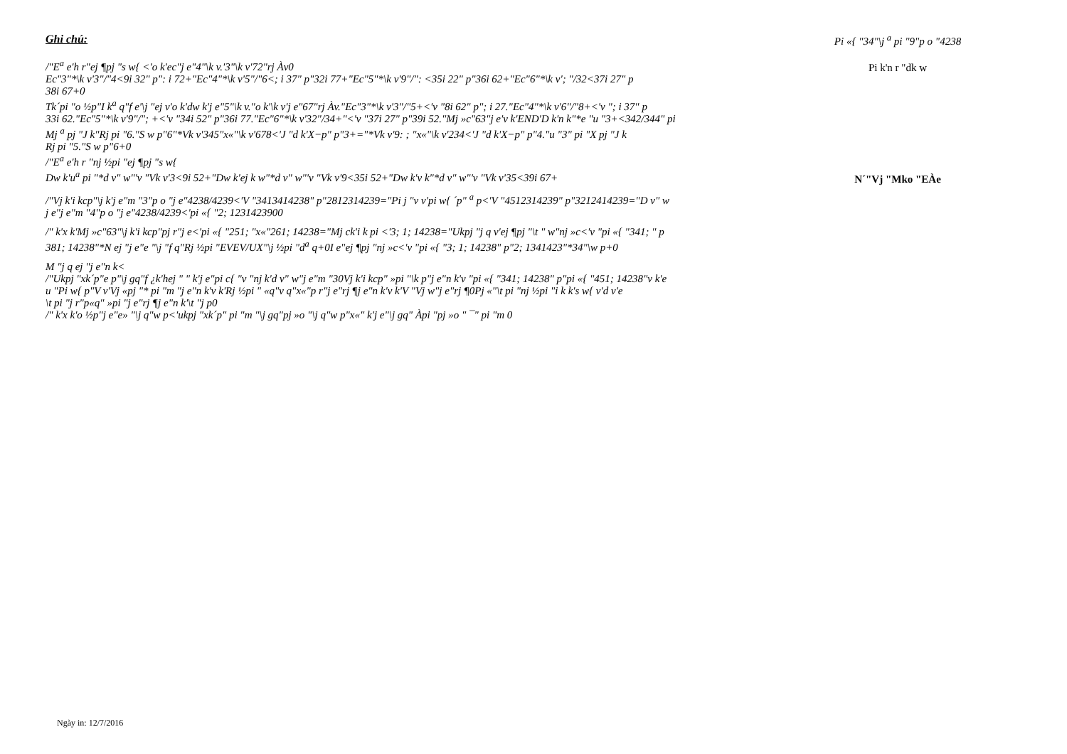Ghi chú:
/"E<sup>a</sup> e'h r"ej ¶pj "s w{ <'o k'ec"j e"4"\k v.'3"\k v'72"rj Àv0
Ec"3"*\k v'3"/"4<9i 32" p": i 72+"Ec"4"*\k v'5"/"6<; i 37" p"32i 77+"Ec"5"*\k v'9"/": <35i 22" p"36i 62+"Ec"6"*\k v'; "/32<37i 27" p
38i 67+0
Tk´pi "o ½p"I k<sup>a</sup> q"f e'\j "ej v'o k'dw k'j e"5"\k v."o k'\k v'j e"67"rj Àv."Ec"3"*\k v'3"/"5+<'v "8i 62" p"; i 27."Ec"4"*\k v'6"/"8+<'v "; i 37" p
33i 62."Ec"5"*\k v'9"/"; +<'v "34i 52" p"36i 77."Ec"6"*\k v'32"/34+"<'v "37i 27" p"39i 52."Mj »c"63"j e'v k'END'D k'n k"*e "u "3+<342/344" pi
Mj <sup>a</sup> pj "J k"Rj pi "6."S w p"6"*Vk v'345"x«"\k v'678<'J "d k'X−p" p"3+="*Vk v'9: ; "x«"\k v'234<'J "d k'X−p" p"4."u "3" pi "X pj "J k
Rj pi "5."S w p"6+0
/"E<sup>a</sup> e'h r "nj ½pi "ej ¶pj "s w{
Dw k'u<sup>a</sup> pi "*d v" w"'v "Vk v'3<9i 52+"Dw k'ej k w"*d v" w"'v "Vk v'9<35i 52+"Dw k'v k"*d v" w"'v "Vk v'35<39i 67+
/"Vj k'i kcp"\j k'j e"m "3"p o "j e"4238/4239<'V "3413414238" p"2812314239="Pi j "v v'pi w{ ´p" <sup>a</sup> p<'V "4512314239" p"3212414239="D v" w
j e"j e"m "4"p o "j e"4238/4239<'pi «{ "2; 1231423900
/" k'x k'Mj »c"63"\j k'i kcp"pj r"j e<'pi «{ "251; "x«"261; 14238="Mj ck'i k pi <'3; 1; 14238="Ukpj "j q v'ej ¶pj "\t " w"nj »c<'v "pi «{ "341; " p
381; 14238"*N ej "j e"e "\j "f q"Rj ½pi "EVEV/UX"\j ½pi "d<sup>a</sup> q+0I e"ej ¶pj "nj »c<'v "pi «{ "3; 1; 14238" p"2; 1341423"*34"\w p+0
M "j q ej "j e"n k<
/"Ukpj "xk´p"e p"\j gq"f ¿k'hej " " k'j e"pi c{ "v "nj k'd v" w"j e"m "30Vj k'i kcp" »pi "\k p"j e"n k'v "pi «{ "341; 14238" p"pi «{ "451; 14238"v k'e
u "Pi w{ p"V v'Vj «pj "* pi "m "j e"n k'v k'Rj ½pi " «q"v q"x«"p r"j e"rj ¶j e"n k'v k'V "Vj w"j e"rj ¶0Pj «"\t pi "nj ½pi "i k k's w{ v'd v'e
\t pi "j r"p«q" »pi "j e"rj ¶j e"n k'\t "j p0
/" k'x k'o ½p"j e"e» "\j q"w p<'ukpj "xk´p" pi "m "\j gq"pj »o "\j q"w p"x«" k'j e"\j gq" Àpi "pj »o " ¯" pi "m 0
Pi «{ "34"\j <sup>a</sup> pi "9"p o "4238
Pi k'n r "dk w
N´"Vj "Mko "EÀe
Ngày in: 12/7/2016